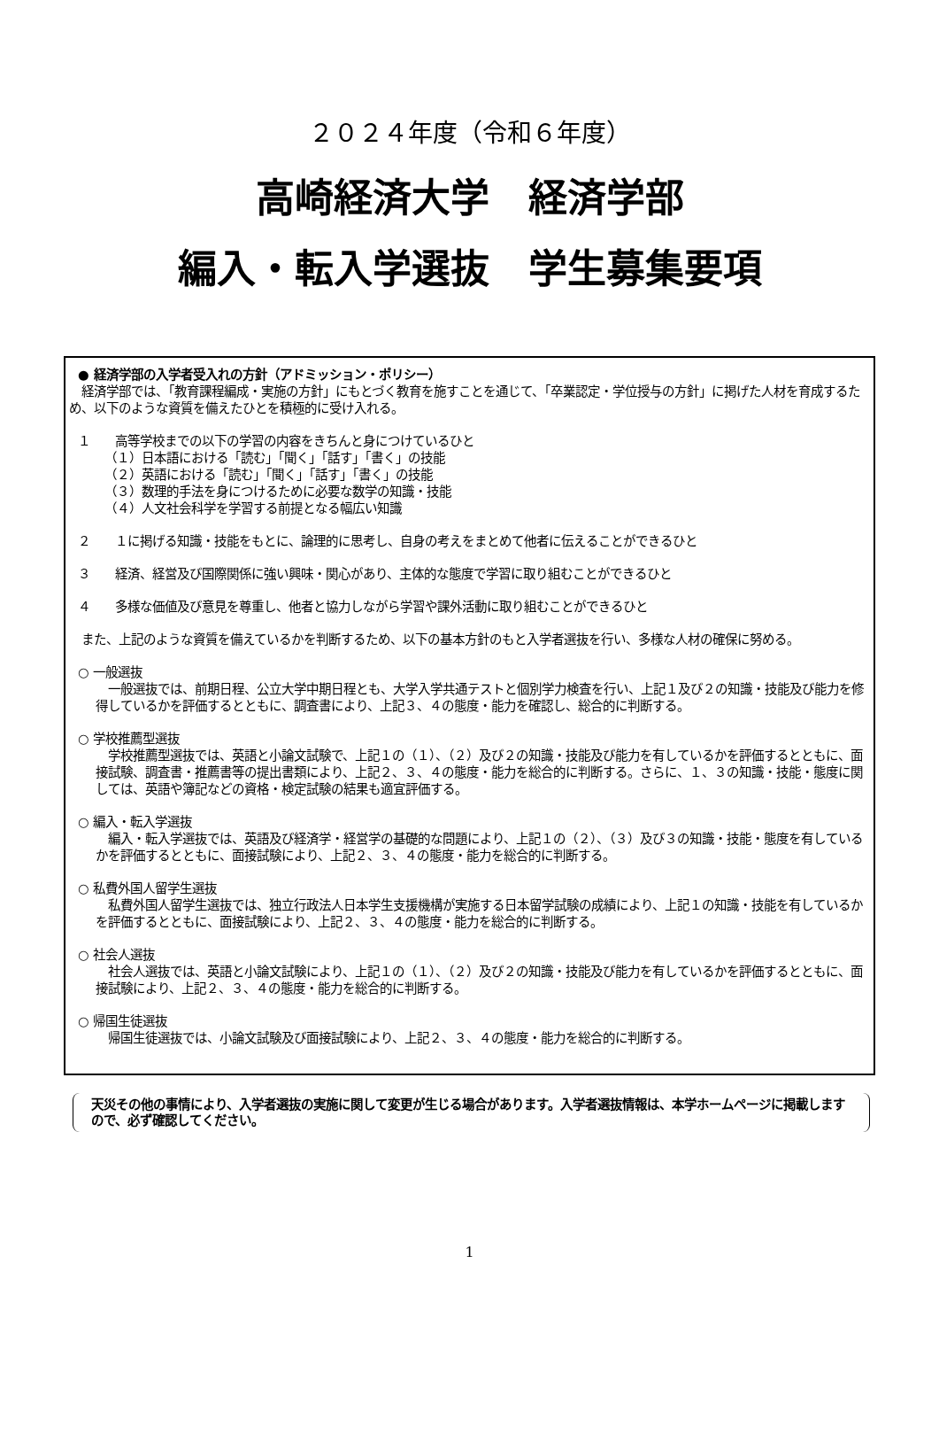２０２４年度（令和６年度）
高崎経済大学　経済学部
編入・転入学選抜　学生募集要項
● 経済学部の入学者受入れの方針（アドミッション・ポリシー）
　経済学部では、「教育課程編成・実施の方針」にもとづく教育を施すことを通じて、「卒業認定・学位授与の方針」に掲げた人材を育成するため、以下のような資質を備えたひとを積極的に受け入れる。
１　　高等学校までの以下の学習の内容をきちんと身につけているひと
（１）日本語における「読む」「聞く」「話す」「書く」の技能
（２）英語における「読む」「聞く」「話す」「書く」の技能
（３）数理的手法を身につけるために必要な数学の知識・技能
（４）人文社会科学を学習する前提となる幅広い知識
２　　１に掲げる知識・技能をもとに、論理的に思考し、自身の考えをまとめて他者に伝えることができるひと
３　　経済、経営及び国際関係に強い興味・関心があり、主体的な態度で学習に取り組むことができるひと
４　　多様な価値及び意見を尊重し、他者と協力しながら学習や課外活動に取り組むことができるひと
　また、上記のような資質を備えているかを判断するため、以下の基本方針のもと入学者選抜を行い、多様な人材の確保に努める。
○ 一般選抜
　一般選抜では、前期日程、公立大学中期日程とも、大学入学共通テストと個別学力検査を行い、上記１及び２の知識・技能及び能力を修得しているかを評価するとともに、調査書により、上記３、４の態度・能力を確認し、総合的に判断する。
○ 学校推薦型選抜
　学校推薦型選抜では、英語と小論文試験で、上記１の（１）、（２）及び２の知識・技能及び能力を有しているかを評価するとともに、面接試験、調査書・推薦書等の提出書類により、上記２、３、４の態度・能力を総合的に判断する。さらに、１、３の知識・技能・態度に関しては、英語や簿記などの資格・検定試験の結果も適宜評価する。
○ 編入・転入学選抜
　編入・転入学選抜では、英語及び経済学・経営学の基礎的な問題により、上記１の（２）、（３）及び３の知識・技能・態度を有しているかを評価するとともに、面接試験により、上記２、３、４の態度・能力を総合的に判断する。
○ 私費外国人留学生選抜
　私費外国人留学生選抜では、独立行政法人日本学生支援機構が実施する日本留学試験の成績により、上記１の知識・技能を有しているかを評価するとともに、面接試験により、上記２、３、４の態度・能力を総合的に判断する。
○ 社会人選抜
　社会人選抜では、英語と小論文試験により、上記１の（１）、（２）及び２の知識・技能及び能力を有しているかを評価するとともに、面接試験により、上記２、３、４の態度・能力を総合的に判断する。
○ 帰国生徒選抜
　帰国生徒選抜では、小論文試験及び面接試験により、上記２、３、４の態度・能力を総合的に判断する。
天災その他の事情により、入学者選抜の実施に関して変更が生じる場合があります。入学者選抜情報は、本学ホームページに掲載しますので、必ず確認してください。
1